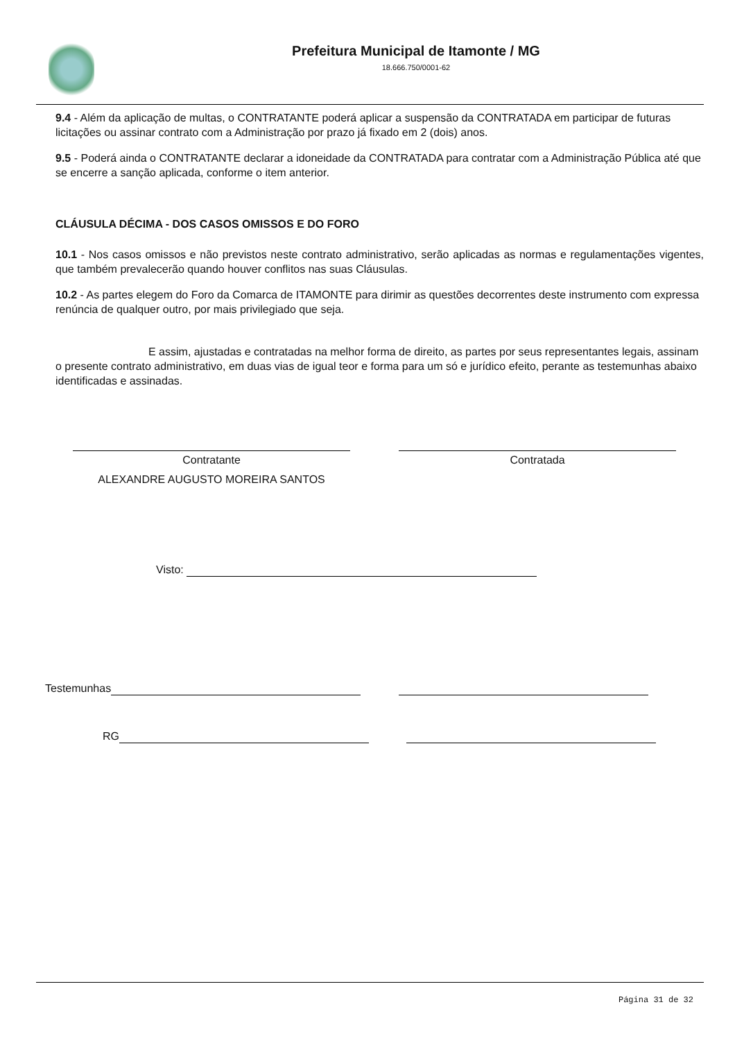Prefeitura Municipal de Itamonte / MG
18.666.750/0001-62
9.4 - Além da aplicação de multas, o CONTRATANTE poderá aplicar a suspensão da CONTRATADA em participar de futuras licitações ou assinar contrato com a Administração por prazo já fixado em 2 (dois) anos.
9.5 - Poderá ainda o CONTRATANTE declarar a idoneidade da CONTRATADA para contratar com a Administração Pública até que se encerre a sanção aplicada, conforme o item anterior.
CLÁUSULA DÉCIMA - DOS CASOS OMISSOS E DO FORO
10.1 - Nos casos omissos e não previstos neste contrato administrativo, serão aplicadas as normas e regulamentações vigentes, que também prevalecerão quando houver conflitos nas suas Cláusulas.
10.2 - As partes elegem do Foro da Comarca de ITAMONTE para dirimir as questões decorrentes deste instrumento com expressa renúncia de qualquer outro, por mais privilegiado que seja.
E assim, ajustadas e contratadas na melhor forma de direito, as partes por seus representantes legais, assinam o presente contrato administrativo, em duas vias de igual teor e forma para um só e jurídico efeito, perante as testemunhas abaixo identificadas e assinadas.
Contratante
ALEXANDRE AUGUSTO MOREIRA SANTOS
Contratada
Visto:
Testemunhas
RG
Página 31 de 32